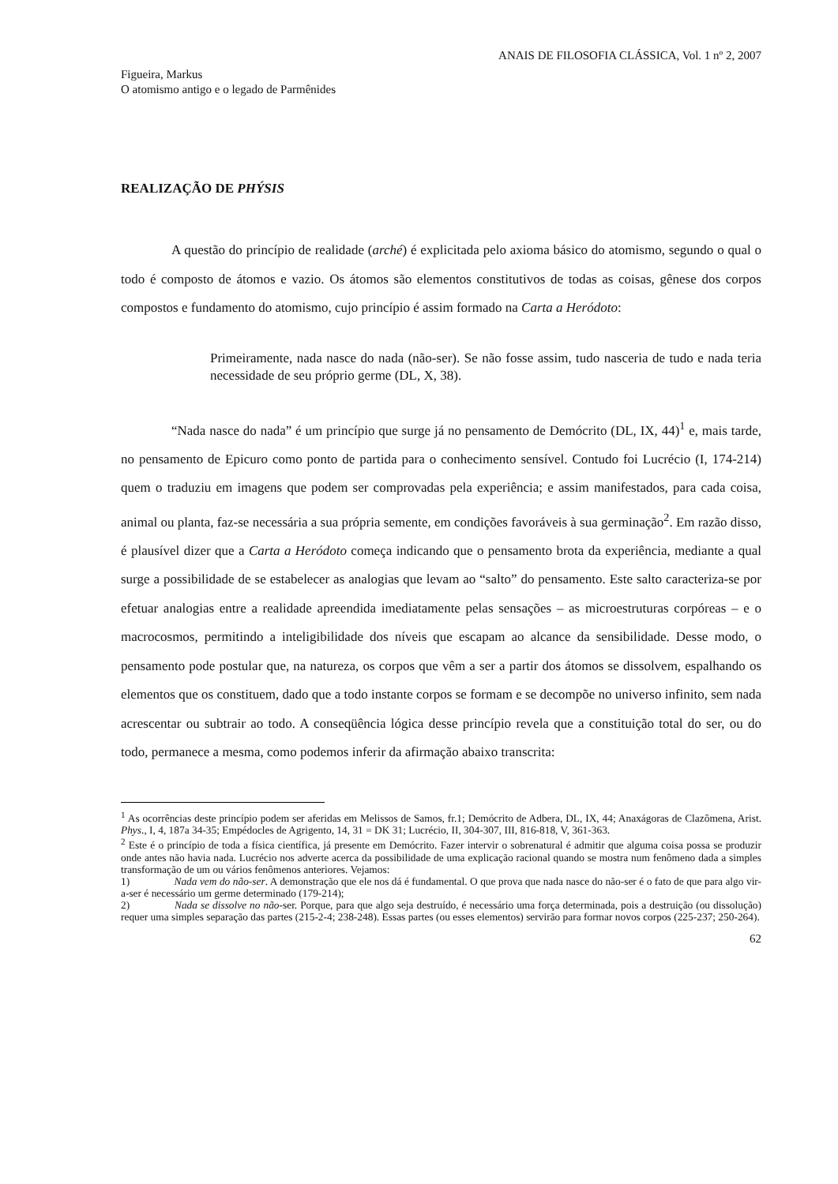ANAIS DE FILOSOFIA CLÁSSICA, Vol. 1 nº 2, 2007
Figueira, Markus
O atomismo antigo e o legado de Parmênides
REALIZAÇÃO DE PHÝSIS
A questão do princípio de realidade (arché) é explicitada pelo axioma básico do atomismo, segundo o qual o todo é composto de átomos e vazio. Os átomos são elementos constitutivos de todas as coisas, gênese dos corpos compostos e fundamento do atomismo, cujo princípio é assim formado na Carta a Heródoto:
Primeiramente, nada nasce do nada (não-ser). Se não fosse assim, tudo nasceria de tudo e nada teria necessidade de seu próprio germe (DL, X, 38).
“Nada nasce do nada” é um princípio que surge já no pensamento de Demócrito (DL, IX, 44)<sup>1</sup> e, mais tarde, no pensamento de Epicuro como ponto de partida para o conhecimento sensível. Contudo foi Lucrécio (I, 174-214) quem o traduziu em imagens que podem ser comprovadas pela experiência; e assim manifestados, para cada coisa, animal ou planta, faz-se necessária a sua própria semente, em condições favoráveis à sua germinação<sup>2</sup>. Em razão disso, é plausível dizer que a Carta a Heródoto começa indicando que o pensamento brota da experiência, mediante a qual surge a possibilidade de se estabelecer as analogias que levam ao “salto” do pensamento. Este salto caracteriza-se por efetuar analogias entre a realidade apreendida imediatamente pelas sensações – as microestruturas corpóreas – e o macrocosmos, permitindo a inteligibilidade dos níveis que escapam ao alcance da sensibilidade. Desse modo, o pensamento pode postular que, na natureza, os corpos que vêm a ser a partir dos átomos se dissolvem, espalhando os elementos que os constituem, dado que a todo instante corpos se formam e se decompõe no universo infinito, sem nada acrescentar ou subtrair ao todo. A conseqüência lógica desse princípio revela que a constituição total do ser, ou do todo, permanece a mesma, como podemos inferir da afirmação abaixo transcrita:
<sup>1</sup> As ocorrências deste princípio podem ser aferidas em Melissos de Samos, fr.1; Demócrito de Adbera, DL, IX, 44; Anaxágoras de Clazômena, Arist. Phys., I, 4, 187a 34-35; Empédocles de Agrigento, 14, 31 = DK 31; Lucrécio, II, 304-307, III, 816-818, V, 361-363.
<sup>2</sup> Este é o princípio de toda a física científica, já presente em Demócrito. Fazer intervir o sobrenatural é admitir que alguma coisa possa se produzir onde antes não havia nada. Lucrécio nos adverte acerca da possibilidade de uma explicação racional quando se mostra num fenômeno dada a simples transformação de um ou vários fenômenos anteriores. Vejamos:
1) Nada vem do não-ser. A demonstração que ele nos dá é fundamental. O que prova que nada nasce do não-ser é o fato de que para algo vir-a-ser é necessário um germe determinado (179-214);
2) Nada se dissolve no não-ser. Porque, para que algo seja destruído, é necessário uma força determinada, pois a destruição (ou dissolução) requer uma simples separação das partes (215-2-4; 238-248). Essas partes (ou esses elementos) servirão para formar novos corpos (225-237; 250-264).
62